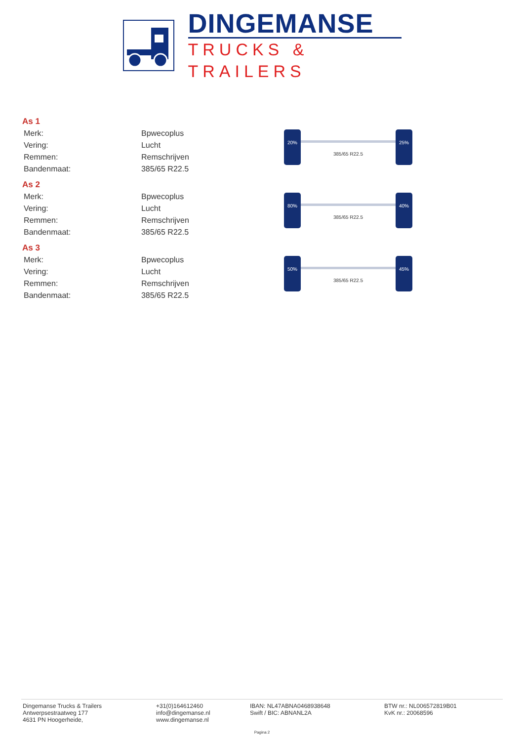DINGEMANSE
TRUCKS & TRAILERS
As 1
| Merk: | Bpwecoplus |
| Vering: | Lucht |
| Remmen: | Remschrijven |
| Bandenmaat: | 385/65 R22.5 |
20%
385/65 R22.5
25%
As 2
| Merk: | Bpwecoplus |
| Vering: | Lucht |
| Remmen: | Remschrijven |
| Bandenmaat: | 385/65 R22.5 |
80%
385/65 R22.5
40%
As 3
| Merk: | Bpwecoplus |
| Vering: | Lucht |
| Remmen: | Remschrijven |
| Bandenmaat: | 385/65 R22.5 |
50%
385/65 R22.5
45%
Dingemanse Trucks & Trailers
Antwerpsestraatweg 177
4631 PN Hoogerheide,
+31(0)164612460
info@dingemanse.nl
www.dingemanse.nl
IBAN: NL47ABNA0468938648
Swift / BIC: ABNANL2A
BTW nr.: NL006572819B01
KvK nr.: 20068596
Pagina 2